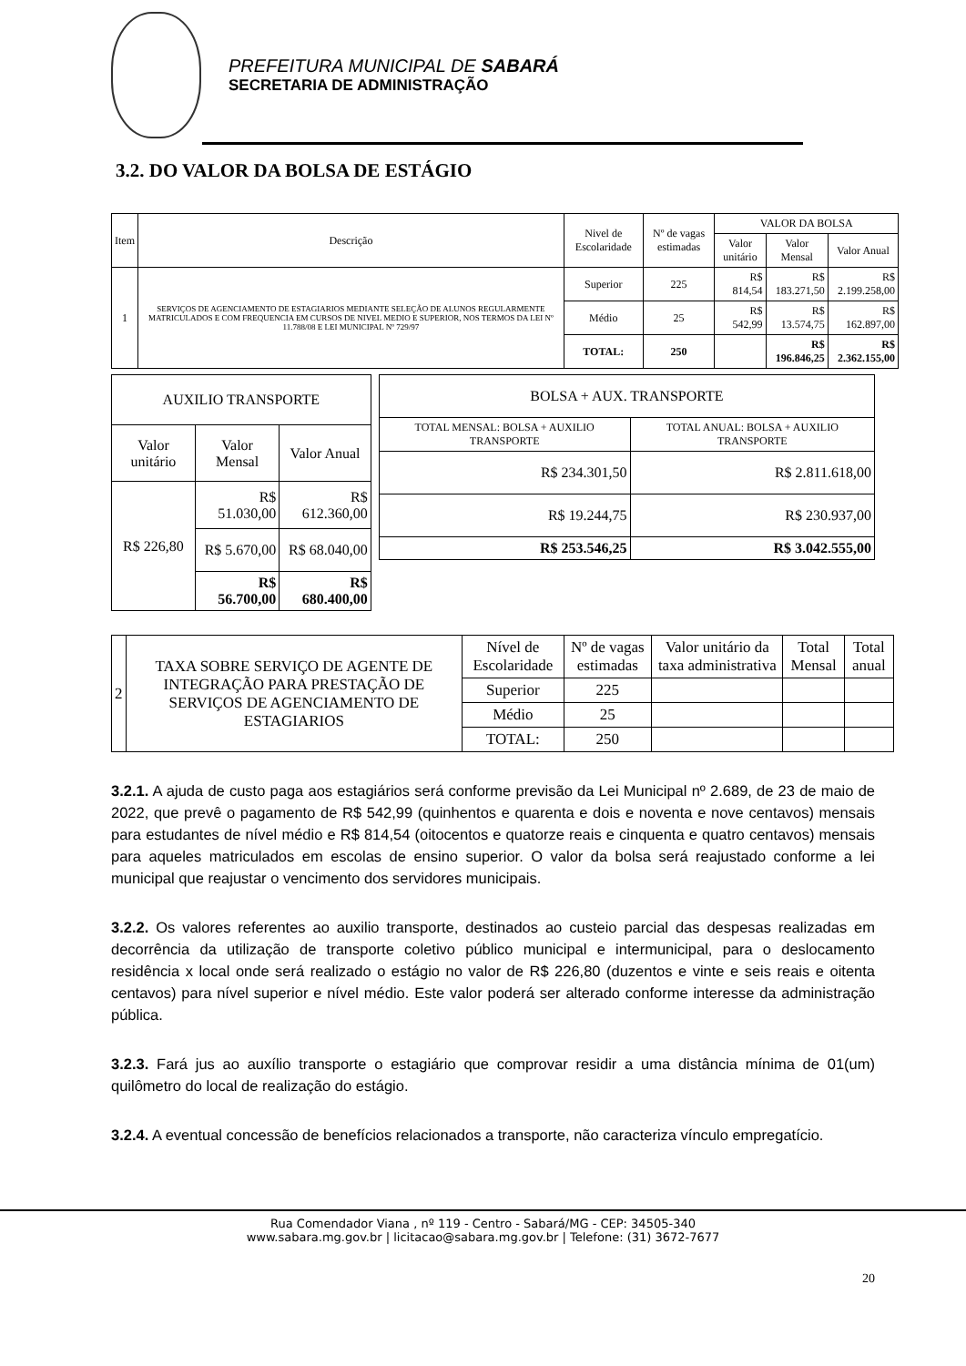PREFEITURA MUNICIPAL DE SABARÁ
SECRETARIA DE ADMINISTRAÇÃO
3.2. DO VALOR DA BOLSA DE ESTÁGIO
| Item | Descrição | Nivel de Escolaridade | Nº de vagas estimadas | VALOR DA BOLSA | | |
| --- | --- | --- | --- | --- | --- | --- |
| | | | | Valor unitário | Valor Mensal | Valor Anual |
| 1 | SERVIÇOS DE AGENCIAMENTO DE ESTAGIARIOS MEDIANTE SELEÇÃO DE ALUNOS REGULARMENTE MATRICULADOS E COM FREQUENCIA EM CURSOS DE NIVEL MEDIO E SUPERIOR, NOS TERMOS DA LEI Nº 11.788/08 E LEI MUNICIPAL Nº 729/97 | Superior | 225 | R$ 814,54 | R$ 183.271,50 | R$ 2.199.258,00 |
| | | Médio | 25 | R$ 542,99 | R$ 13.574,75 | R$ 162.897,00 |
| | | TOTAL: | 250 | | R$ 196.846,25 | R$ 2.362.155,00 |
| AUXILIO TRANSPORTE | | |
| --- | --- | --- |
| Valor unitário | Valor Mensal | Valor Anual |
| R$ 226,80 | R$ 51.030,00 | R$ 612.360,00 |
| | R$ 5.670,00 | R$ 68.040,00 |
| | R$ 56.700,00 | R$ 680.400,00 |
| BOLSA + AUX. TRANSPORTE | |
| --- | --- |
| TOTAL MENSAL: BOLSA + AUXILIO TRANSPORTE | TOTAL ANUAL: BOLSA + AUXILIO TRANSPORTE |
| R$ 234.301,50 | R$ 2.811.618,00 |
| R$ 19.244,75 | R$ 230.937,00 |
| R$ 253.546,25 | R$ 3.042.555,00 |
| 2 | TAXA SOBRE SERVIÇO DE AGENTE DE INTEGRAÇÃO PARA PRESTAÇÃO DE SERVIÇOS DE AGENCIAMENTO DE ESTAGIARIOS | Nível de Escolaridade | Nº de vagas estimadas | Valor unitário da taxa administrativa | Total Mensal | Total anual |
| | | Superior | 225 | | | |
| | | Médio | 25 | | | |
| | | TOTAL: | 250 | | | |
3.2.1. A ajuda de custo paga aos estagiários será conforme previsão da Lei Municipal nº 2.689, de 23 de maio de 2022, que prevê o pagamento de R$ 542,99 (quinhentos e quarenta e dois e noventa e nove centavos) mensais para estudantes de nível médio e R$ 814,54 (oitocentos e quatorze reais e cinquenta e quatro centavos) mensais para aqueles matriculados em escolas de ensino superior. O valor da bolsa será reajustado conforme a lei municipal que reajustar o vencimento dos servidores municipais.
3.2.2. Os valores referentes ao auxilio transporte, destinados ao custeio parcial das despesas realizadas em decorrência da utilização de transporte coletivo público municipal e intermunicipal, para o deslocamento residência x local onde será realizado o estágio no valor de R$ 226,80 (duzentos e vinte e seis reais e oitenta centavos) para nível superior e nível médio. Este valor poderá ser alterado conforme interesse da administração pública.
3.2.3. Fará jus ao auxílio transporte o estagiário que comprovar residir a uma distância mínima de 01(um) quilômetro do local de realização do estágio.
3.2.4. A eventual concessão de benefícios relacionados a transporte, não caracteriza vínculo empregatício.
Rua Comendador Viana , nº 119 - Centro - Sabará/MG - CEP: 34505-340
www.sabara.mg.gov.br | licitacao@sabara.mg.gov.br | Telefone: (31) 3672-7677
20